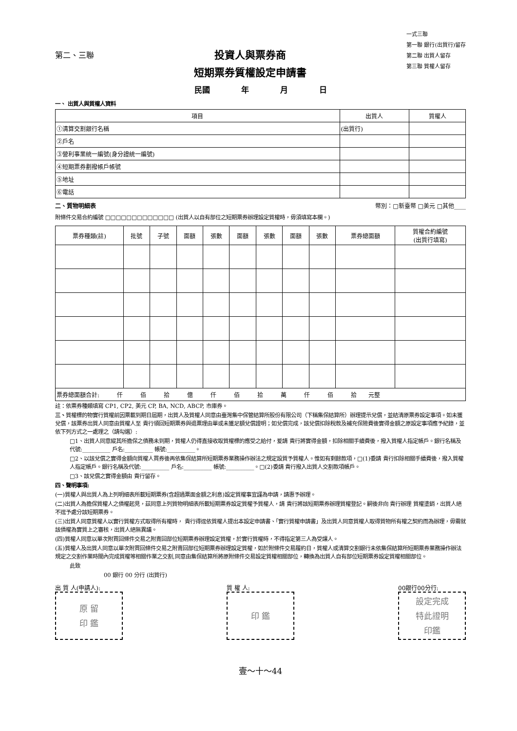第二、三聯
投資人與票券商
短期票券質權設定申請書
一式三聯
第一聯 銀行(出質行)留存
第二聯 出質人留存
第三聯 質權人留存
民國　　　　年　　　　月　　　　日
一、 出質人與質權人資料
| 項目 | 出質人 | 質權人 |
| --- | --- | --- |
| ①清算交割銀行名稱 | (出質行) | |
| ②戶名 | | |
| ③營利事業統一編號(身分證統一編號) | | |
| ④短期票券劃撥帳戶帳號 | | |
| ⑤地址 | | |
| ⑥電話 | | |
二、質物明細表 幣別：□新臺幣 □美元 □其他____
附條件交易合約編號 □□□□□□□□□□□□□ (出質人以自有部位之短期票券辦理設定質權時，毋須填寫本欄。)
| 票券種類(註) | 批號 | 子號 | 面額 | 張數 | 面額 | 張數 | 面額 | 張數 | 票券總面額 | 質權合約編號 (出質行填寫) |
| --- | --- | --- | --- | --- | --- | --- | --- | --- | --- | --- |
| 票券總面額合計: 仟 佰 拾 億 仟 佰 拾 萬 仟 佰 拾 元整 | | | | | | | | | | |
註：依票券種類填寫 CP1, CP2, 美元 CP, BA, NCD, ABCP, 市庫券。
三、質權標的物實行質權前因票載到期日屆期，出質人及質權人同意由臺灣集中保管結算所股份有限公司（下稱集保結算所）辦理提示兌償，並結清原票券設定事項。如未獲兌償，該票券出質人同意由質權人至 貴行領回短期票券與退票理由單或未獲足額兌償證明；如兌償完成，該兌償扣除稅款及補充保險費後實得金額之原設定事項應予紀錄，並依下列方式之一處理之（請勾選）:
□1、出質人同意縱其所擔保之債務未到期，質權人仍得直接收取質權標的應受之給付，爰請 貴行將實得金額，扣除相關手續費後，撥入質權人指定帳戶。銀行名稱及代號:__________ 戶名:__________ 帳號:__________。
□2、以該兌償之實得金額向質權人買券後再依集保結算所短期票券業務操作辦法之規定設質予質權人。惟如有剩餘款項，□(1)委請 貴行扣除相關手續費後，撥入質權人指定帳戶。銀行名稱及代號:__________ 戶名:__________ 帳號:__________。□(2)委請 貴行撥入出質人交割款項帳戶。
□3、該兌償之實得金額由 貴行留存。
四、聲明事項:
(一)質權人與出質人為上列明細表所載短期票券(含超過票面金額之利息)設定質權事宜謹為申請，請惠予辦理。
(二)出質人為擔保質權人之債權起見，茲同意上列質物明細表所載短期票券設定質權予質權人，請 貴行將該短期票券辦理質權登記。嗣後非向 貴行辦理 質權塗銷，出質人絕不逕予處分該短期票券。
(三)出質人同意質權人以實行質權方式取得所有權時， 貴行得逕依質權人提出本設定申請書、「實行質權申請書」及出質人同意質權人取得質物所有權之契約而為辦理，毋需就該債權為實質上之審核，出質人絕無異議。
(四)質權人同意以單次附買回條件交易之附賣回部位短期票券辦理設定質權，於實行質權時，不得指定第三人為受讓人。
(五)質權人及出質人同意以單次附買回條件交易之附賣回部位短期票券辦理設定質權，如於附條件交易履約日，質權人或清算交割銀行未依集保結算所短期票券業務操作辦法規定之交割作業時間內完成質權等相關作業之交割,同意由集保結算所將原附條件交易設定質權相關部位，轉換為出質人自有部位短期票券設定質權相關部位。
此致
00 銀行 00 分行 (出質行)
出 質 人(申請人):
原 留
印 鑑
質 權 人:
印 鑑
00銀行00分行:
設定完成
特此證明
印鑑
壹～十～44